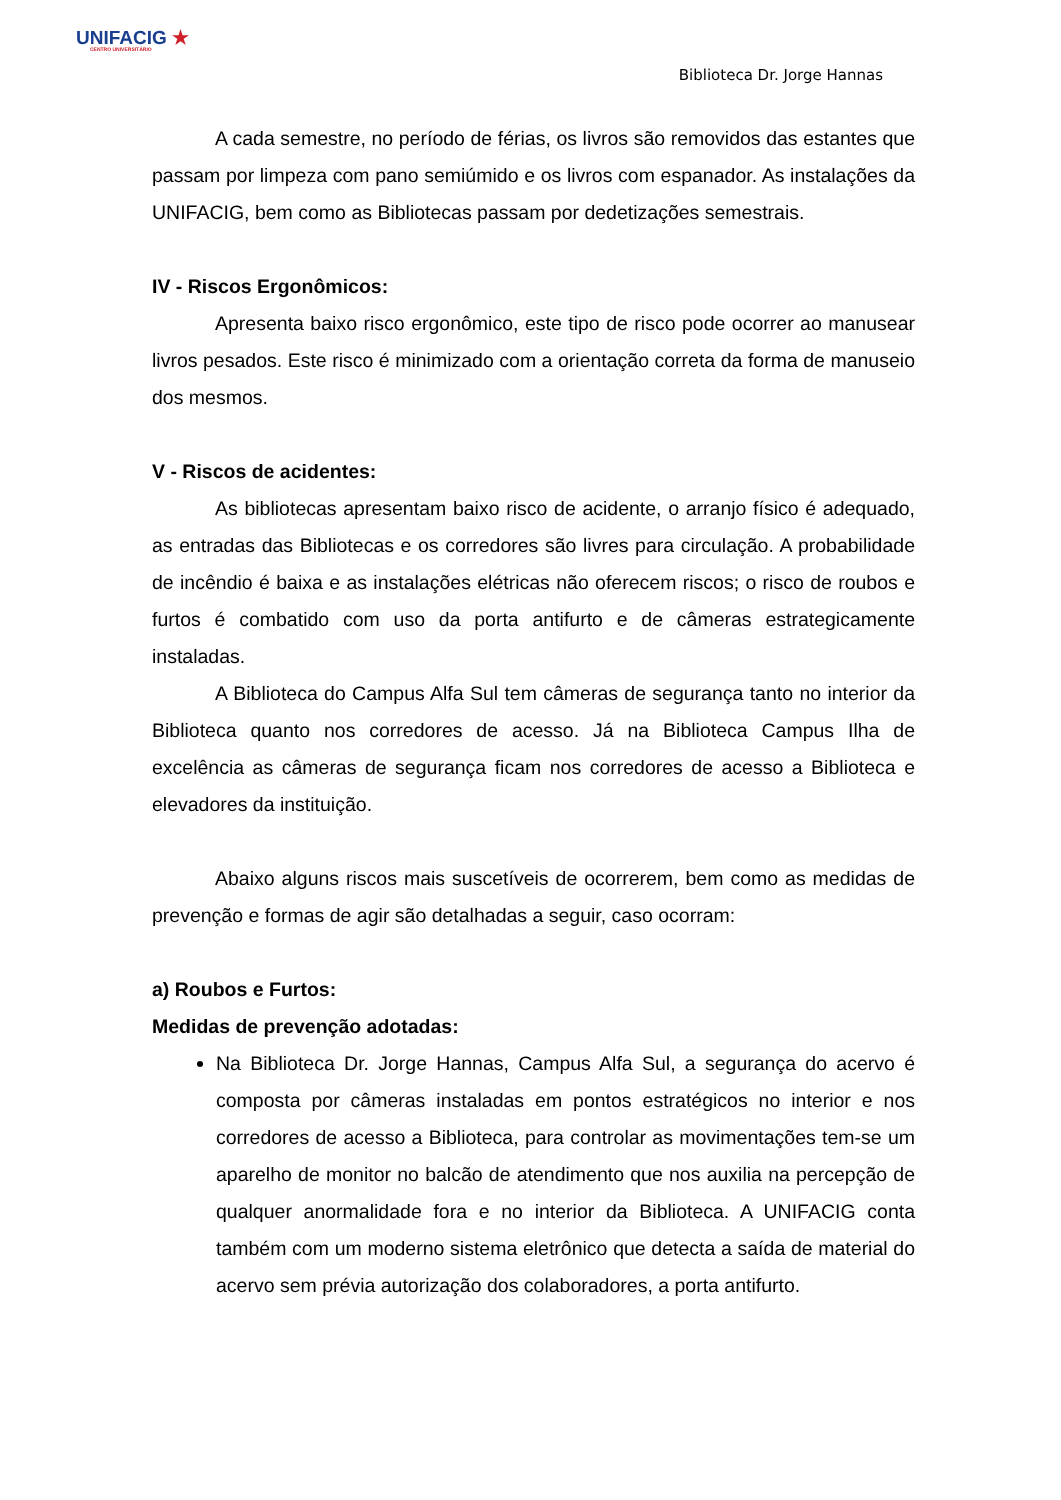UNI FACIG ★
CENTRO UNIVERSITÁRIO
Biblioteca Dr. Jorge Hannas
A cada semestre, no período de férias, os livros são removidos das estantes que passam por limpeza com pano semiúmido e os livros com espanador. As instalações da UNIFACIG, bem como as Bibliotecas passam por dedetizações semestrais.
IV - Riscos Ergonômicos:
Apresenta baixo risco ergonômico, este tipo de risco pode ocorrer ao manusear livros pesados. Este risco é minimizado com a orientação correta da forma de manuseio dos mesmos.
V - Riscos de acidentes:
As bibliotecas apresentam baixo risco de acidente, o arranjo físico é adequado, as entradas das Bibliotecas e os corredores são livres para circulação. A probabilidade de incêndio é baixa e as instalações elétricas não oferecem riscos; o risco de roubos e furtos é combatido com uso da porta antifurto e de câmeras estrategicamente instaladas.
A Biblioteca do Campus Alfa Sul tem câmeras de segurança tanto no interior da Biblioteca quanto nos corredores de acesso. Já na Biblioteca Campus Ilha de excelência as câmeras de segurança ficam nos corredores de acesso a Biblioteca e elevadores da instituição.
Abaixo alguns riscos mais suscetíveis de ocorrerem, bem como as medidas de prevenção e formas de agir são detalhadas a seguir, caso ocorram:
a) Roubos e Furtos:
Medidas de prevenção adotadas:
Na Biblioteca Dr. Jorge Hannas, Campus Alfa Sul, a segurança do acervo é composta por câmeras instaladas em pontos estratégicos no interior e nos corredores de acesso a Biblioteca, para controlar as movimentações tem-se um aparelho de monitor no balcão de atendimento que nos auxilia na percepção de qualquer anormalidade fora e no interior da Biblioteca. A UNIFACIG conta também com um moderno sistema eletrônico que detecta a saída de material do acervo sem prévia autorização dos colaboradores, a porta antifurto.